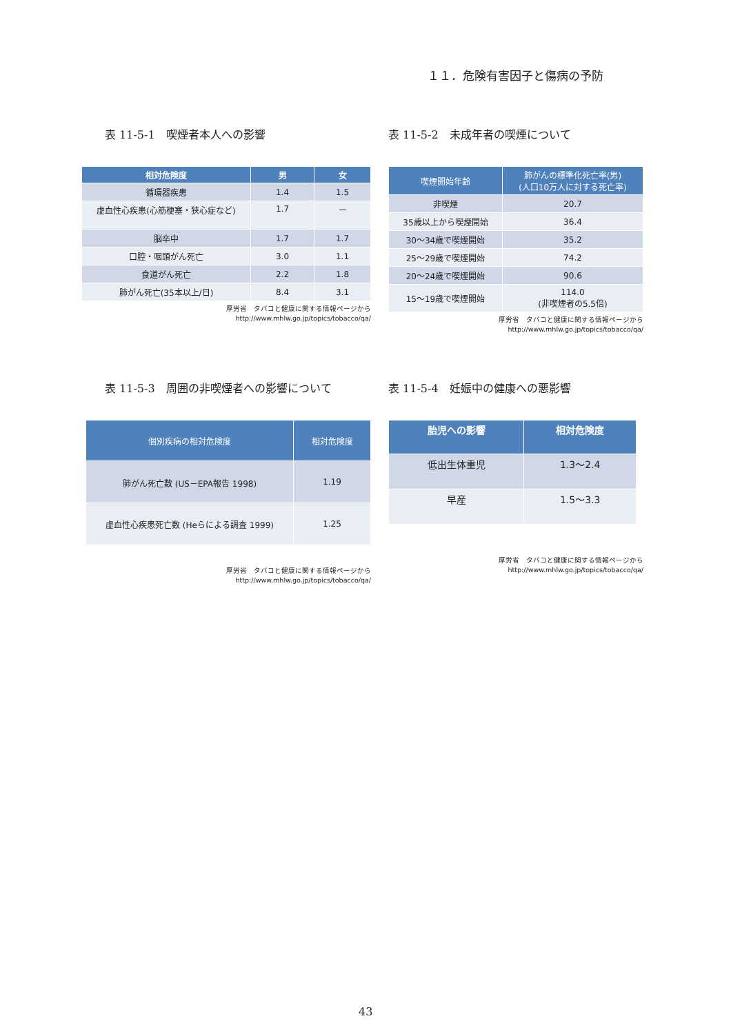１１．危険有害因子と傷病の予防
表 11-5-1　喫煙者本人への影響
| 相対危険度 | 男 | 女 |
| --- | --- | --- |
| 循環器疾患 | 1.4 | 1.5 |
| 虚血性心疾患(心筋梗塞・狭心症など) | 1.7 | ー |
| 脳卒中 | 1.7 | 1.7 |
| 口腔・咽頭がん死亡 | 3.0 | 1.1 |
| 食道がん死亡 | 2.2 | 1.8 |
| 肺がん死亡(35本以上/日) | 8.4 | 3.1 |
厚労省　タバコと健康に関する情報ページから
http://www.mhlw.go.jp/topics/tobacco/qa/
表 11-5-2　未成年者の喫煙について
| 喫煙開始年齢 | 肺がんの標準化死亡率(男) (人口10万人に対する死亡率) |
| --- | --- |
| 非喫煙 | 20.7 |
| 35歳以上から喫煙開始 | 36.4 |
| 30～34歳で喫煙開始 | 35.2 |
| 25～29歳で喫煙開始 | 74.2 |
| 20～24歳で喫煙開始 | 90.6 |
| 15～19歳で喫煙開始 | 114.0 (非喫煙者の5.5倍) |
厚労省　タバコと健康に関する情報ページから
http://www.mhlw.go.jp/topics/tobacco/qa/
表 11-5-3　周囲の非喫煙者への影響について
| 個別疾病の相対危険度 | 相対危険度 |
| --- | --- |
| 肺がん死亡数 (US－EPA報告 1998) | 1.19 |
| 虚血性心疾患死亡数 (Heらによる調査 1999) | 1.25 |
厚労省　タバコと健康に関する情報ページから
http://www.mhlw.go.jp/topics/tobacco/qa/
表 11-5-4　妊娠中の健康への悪影響
| 胎児への影響 | 相対危険度 |
| --- | --- |
| 低出生体重児 | 1.3～2.4 |
| 早産 | 1.5～3.3 |
厚労省　タバコと健康に関する情報ページから
http://www.mhlw.go.jp/topics/tobacco/qa/
43